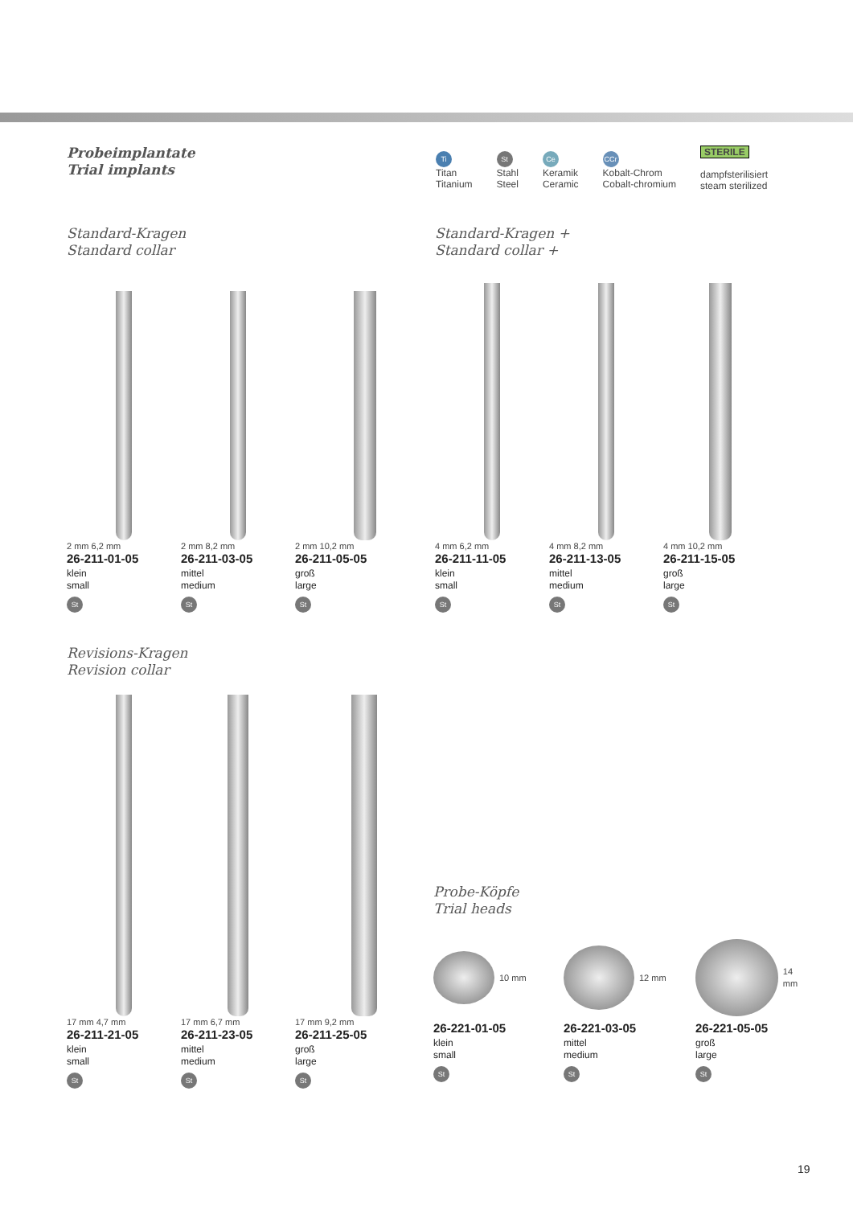Probeimplantate
Trial implants
Ti
Titan
Titanium
St
Stahl
Steel
Ce
Keramik
Ceramic
CCr
Kobalt-Chrom
Cobalt-chromium
STERILE
dampfsterilisiert
steam sterilized
Standard-Kragen
Standard collar
Standard-Kragen +
Standard collar +
2 mm 6,2 mm
26-211-01-05
klein
small
St
2 mm 8,2 mm
26-211-03-05
mittel
medium
St
2 mm 10,2 mm
26-211-05-05
groß
large
St
4 mm 6,2 mm
26-211-11-05
klein
small
St
4 mm 8,2 mm
26-211-13-05
mittel
medium
St
4 mm 10,2 mm
26-211-15-05
groß
large
St
Revisions-Kragen
Revision collar
17 mm 4,7 mm
26-211-21-05
klein
small
St
17 mm 6,7 mm
26-211-23-05
mittel
medium
St
17 mm 9,2 mm
26-211-25-05
groß
large
St
Probe-Köpfe
Trial heads
10 mm
26-221-01-05
klein
small
St
12 mm
26-221-03-05
mittel
medium
St
14 mm
26-221-05-05
groß
large
St
19